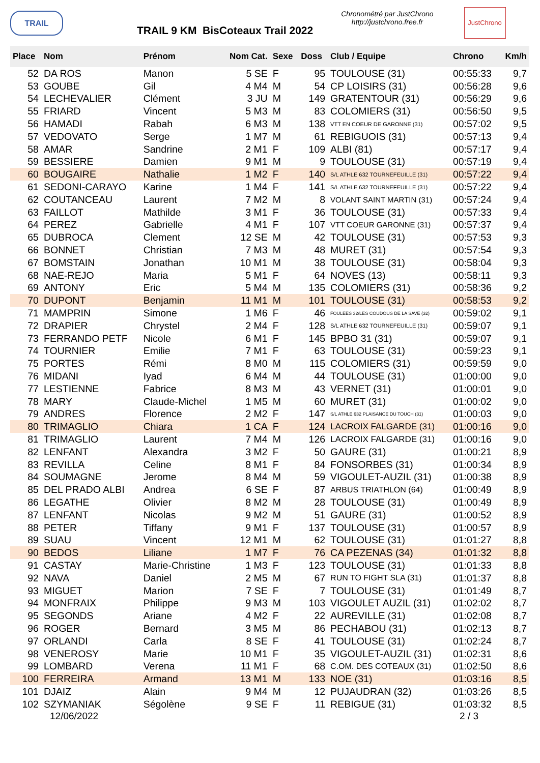TRAIL
TRAIL 9 KM BisCoteaux Trail 2022
Chronométré par JustChrono
http://justchrono.free.fr
JustChrono
| Place | Nom | Prénom | Nom Cat. | Sexe | Doss | Club / Equipe | Chrono | Km/h |
| --- | --- | --- | --- | --- | --- | --- | --- | --- |
| 52 | DA ROS | Manon | 5 SE | F | 95 | TOULOUSE (31) | 00:55:33 | 9,7 |
| 53 | GOUBE | Gil | 4 M4 | M | 54 | CP LOISIRS (31) | 00:56:28 | 9,6 |
| 54 | LECHEVALIER | Clément | 3 JU | M | 149 | GRATENTOUR (31) | 00:56:29 | 9,6 |
| 55 | FRIARD | Vincent | 5 M3 | M | 83 | COLOMIERS (31) | 00:56:50 | 9,5 |
| 56 | HAMADI | Rabah | 6 M3 | M | 138 | VTT EN COEUR DE GARONNE (31) | 00:57:02 | 9,5 |
| 57 | VEDOVATO | Serge | 1 M7 | M | 61 | REBIGUOIS (31) | 00:57:13 | 9,4 |
| 58 | AMAR | Sandrine | 2 M1 | F | 109 | ALBI (81) | 00:57:17 | 9,4 |
| 59 | BESSIERE | Damien | 9 M1 | M | 9 | TOULOUSE (31) | 00:57:19 | 9,4 |
| 60 | BOUGAIRE | Nathalie | 1 M2 | F | 140 | S/L ATHLE 632 TOURNEFEUILLE (31) | 00:57:22 | 9,4 |
| 61 | SEDONI-CARAYO | Karine | 1 M4 | F | 141 | S/L ATHLE 632 TOURNEFEUILLE (31) | 00:57:22 | 9,4 |
| 62 | COUTANCEAU | Laurent | 7 M2 | M | 8 | VOLANT SAINT MARTIN (31) | 00:57:24 | 9,4 |
| 63 | FAILLOT | Mathilde | 3 M1 | F | 36 | TOULOUSE (31) | 00:57:33 | 9,4 |
| 64 | PEREZ | Gabrielle | 4 M1 | F | 107 | VTT COEUR GARONNE (31) | 00:57:37 | 9,4 |
| 65 | DUBROCA | Clement | 12 SE | M | 42 | TOULOUSE (31) | 00:57:53 | 9,3 |
| 66 | BONNET | Christian | 7 M3 | M | 48 | MURET (31) | 00:57:54 | 9,3 |
| 67 | BOMSTAIN | Jonathan | 10 M1 | M | 38 | TOULOUSE (31) | 00:58:04 | 9,3 |
| 68 | NAE-REJO | Maria | 5 M1 | F | 64 | NOVES (13) | 00:58:11 | 9,3 |
| 69 | ANTONY | Eric | 5 M4 | M | 135 | COLOMIERS (31) | 00:58:36 | 9,2 |
| 70 | DUPONT | Benjamin | 11 M1 | M | 101 | TOULOUSE (31) | 00:58:53 | 9,2 |
| 71 | MAMPRIN | Simone | 1 M6 | F | 46 | FOULEES 32/LES COUDOUS DE LA SAVE (32) | 00:59:02 | 9,1 |
| 72 | DRAPIER | Chrystel | 2 M4 | F | 128 | S/L ATHLE 632 TOURNEFEUILLE (31) | 00:59:07 | 9,1 |
| 73 | FERRANDO PETF | Nicole | 6 M1 | F | 145 | BPBO 31 (31) | 00:59:07 | 9,1 |
| 74 | TOURNIER | Emilie | 7 M1 | F | 63 | TOULOUSE (31) | 00:59:23 | 9,1 |
| 75 | PORTES | Rémi | 8 M0 | M | 115 | COLOMIERS (31) | 00:59:59 | 9,0 |
| 76 | MIDANI | Iyad | 6 M4 | M | 44 | TOULOUSE (31) | 01:00:00 | 9,0 |
| 77 | LESTIENNE | Fabrice | 8 M3 | M | 43 | VERNET (31) | 01:00:01 | 9,0 |
| 78 | MARY | Claude-Michel | 1 M5 | M | 60 | MURET (31) | 01:00:02 | 9,0 |
| 79 | ANDRES | Florence | 2 M2 | F | 147 | S/L ATHLE 632 PLAISANCE DU TOUCH (31) | 01:00:03 | 9,0 |
| 80 | TRIMAGLIO | Chiara | 1 CA | F | 124 | LACROIX FALGARDE (31) | 01:00:16 | 9,0 |
| 81 | TRIMAGLIO | Laurent | 7 M4 | M | 126 | LACROIX FALGARDE (31) | 01:00:16 | 9,0 |
| 82 | LENFANT | Alexandra | 3 M2 | F | 50 | GAURE (31) | 01:00:21 | 8,9 |
| 83 | REVILLA | Celine | 8 M1 | F | 84 | FONSORBES (31) | 01:00:34 | 8,9 |
| 84 | SOUMAGNE | Jerome | 8 M4 | M | 59 | VIGOULET-AUZIL (31) | 01:00:38 | 8,9 |
| 85 | DEL PRADO ALBI | Andrea | 6 SE | F | 87 | ARBUS TRIATHLON (64) | 01:00:49 | 8,9 |
| 86 | LEGATHE | Olivier | 8 M2 | M | 28 | TOULOUSE (31) | 01:00:49 | 8,9 |
| 87 | LENFANT | Nicolas | 9 M2 | M | 51 | GAURE (31) | 01:00:52 | 8,9 |
| 88 | PETER | Tiffany | 9 M1 | F | 137 | TOULOUSE (31) | 01:00:57 | 8,9 |
| 89 | SUAU | Vincent | 12 M1 | M | 62 | TOULOUSE (31) | 01:01:27 | 8,8 |
| 90 | BEDOS | Liliane | 1 M7 | F | 76 | CA PEZENAS (34) | 01:01:32 | 8,8 |
| 91 | CASTAY | Marie-Christine | 1 M3 | F | 123 | TOULOUSE (31) | 01:01:33 | 8,8 |
| 92 | NAVA | Daniel | 2 M5 | M | 67 | RUN TO FIGHT SLA (31) | 01:01:37 | 8,8 |
| 93 | MIGUET | Marion | 7 SE | F | 7 | TOULOUSE (31) | 01:01:49 | 8,7 |
| 94 | MONFRAIX | Philippe | 9 M3 | M | 103 | VIGOULET AUZIL (31) | 01:02:02 | 8,7 |
| 95 | SEGONDS | Ariane | 4 M2 | F | 22 | AUREVILLE (31) | 01:02:08 | 8,7 |
| 96 | ROGER | Bernard | 3 M5 | M | 86 | PECHABOU (31) | 01:02:13 | 8,7 |
| 97 | ORLANDI | Carla | 8 SE | F | 41 | TOULOUSE (31) | 01:02:24 | 8,7 |
| 98 | VENEROSY | Marie | 10 M1 | F | 35 | VIGOULET-AUZIL (31) | 01:02:31 | 8,6 |
| 99 | LOMBARD | Verena | 11 M1 | F | 68 | C.OM. DES COTEAUX (31) | 01:02:50 | 8,6 |
| 100 | FERREIRA | Armand | 13 M1 | M | 133 | NOE (31) | 01:03:16 | 8,5 |
| 101 | DJAIZ | Alain | 9 M4 | M | 12 | PUJAUDRAN (32) | 01:03:26 | 8,5 |
| 102 | SZYMANIAK | Ségolène | 9 SE | F | 11 | REBIGUE (31) | 01:03:32 | 8,5 |
12/06/2022 2 / 3